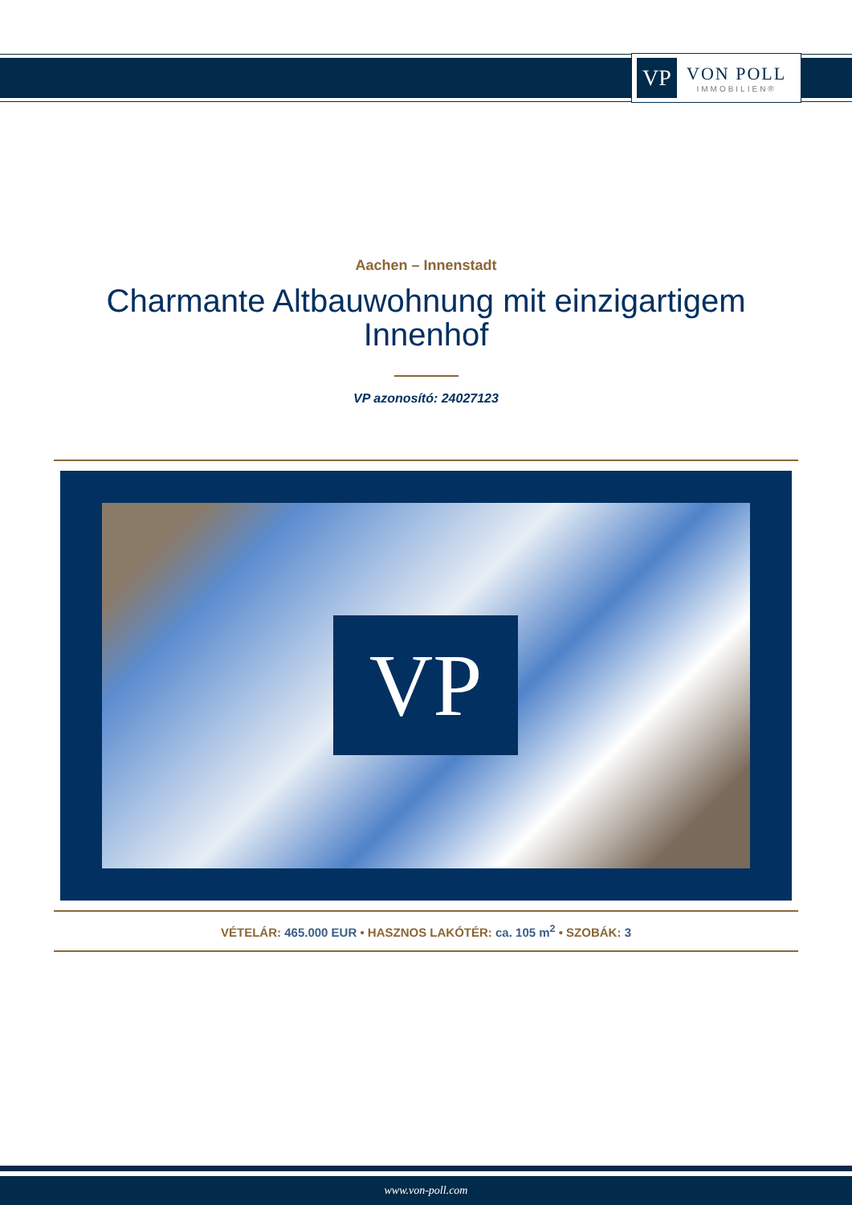VP
VON POLL
IMMOBILIEN®
Aachen – Innenstadt
Charmante Altbauwohnung mit einzigartigem
Innenhof
VP azonosító: 24027123
VP
VÉTELÁR: 465.000 EUR • HASZNOS LAKÓTÉR: ca. 105 m<sup>2</sup> • SZOBÁK: 3
www.von-poll.com